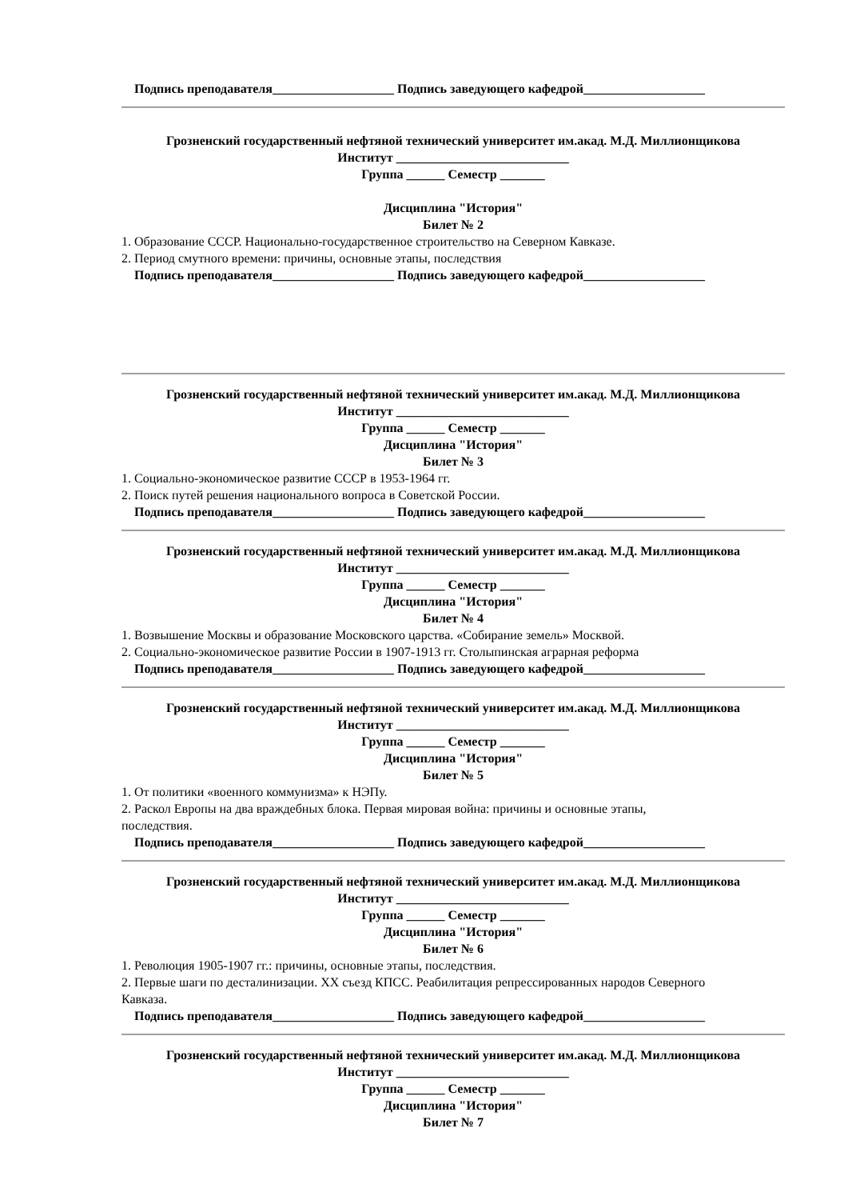Подпись преподавателя___________________ Подпись заведующего кафедрой___________________
Грозненский государственный нефтяной технический университет им.акад. М.Д. Миллионщикова
Институт ___________________________
Группа ______ Семестр _______
Дисциплина "История"
Билет № 2
1. Образование СССР. Национально-государственное строительство на Северном Кавказе.
2. Период смутного времени: причины, основные этапы, последствия
Подпись преподавателя___________________ Подпись заведующего кафедрой___________________
Грозненский государственный нефтяной технический университет им.акад. М.Д. Миллионщикова
Институт ___________________________
Группа ______ Семестр _______
Дисциплина "История"
Билет № 3
1. Социально-экономическое развитие СССР в 1953-1964 гг.
2. Поиск путей решения национального вопроса в Советской России.
Подпись преподавателя___________________ Подпись заведующего кафедрой___________________
Грозненский государственный нефтяной технический университет им.акад. М.Д. Миллионщикова
Институт ___________________________
Группа ______ Семестр _______
Дисциплина "История"
Билет № 4
1. Возвышение Москвы и образование Московского царства. «Собирание земель» Москвой.
2. Социально-экономическое развитие России в 1907-1913 гг. Столыпинская аграрная реформа
Подпись преподавателя___________________ Подпись заведующего кафедрой___________________
Грозненский государственный нефтяной технический университет им.акад. М.Д. Миллионщикова
Институт ___________________________
Группа ______ Семестр _______
Дисциплина "История"
Билет № 5
1. От политики «военного коммунизма» к НЭПу.
2. Раскол Европы на два враждебных блока. Первая мировая война: причины и основные этапы,
последствия.
Подпись преподавателя___________________ Подпись заведующего кафедрой___________________
Грозненский государственный нефтяной технический университет им.акад. М.Д. Миллионщикова
Институт ___________________________
Группа ______ Семестр _______
Дисциплина "История"
Билет № 6
1. Революция 1905-1907 гг.: причины, основные этапы, последствия.
2. Первые шаги по десталинизации. XX съезд КПСС. Реабилитация репрессированных народов Северного
Кавказа.
Подпись преподавателя___________________ Подпись заведующего кафедрой___________________
Грозненский государственный нефтяной технический университет им.акад. М.Д. Миллионщикова
Институт ___________________________
Группа ______ Семестр _______
Дисциплина "История"
Билет № 7